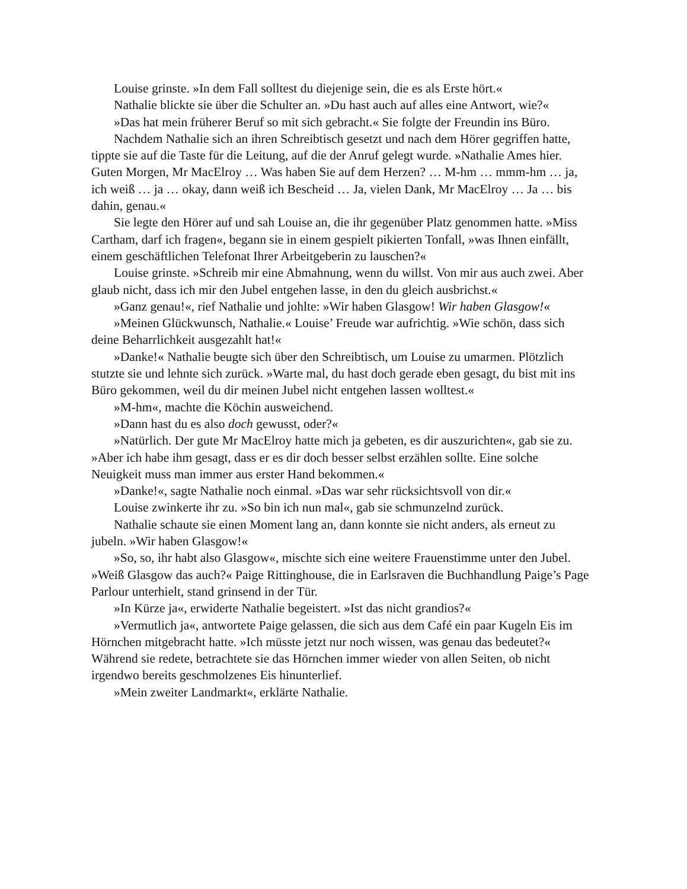Louise grinste. »In dem Fall solltest du diejenige sein, die es als Erste hört.«
Nathalie blickte sie über die Schulter an. »Du hast auch auf alles eine Antwort, wie?«
»Das hat mein früherer Beruf so mit sich gebracht.« Sie folgte der Freundin ins Büro.
Nachdem Nathalie sich an ihren Schreibtisch gesetzt und nach dem Hörer gegriffen hatte, tippte sie auf die Taste für die Leitung, auf die der Anruf gelegt wurde. »Nathalie Ames hier. Guten Morgen, Mr MacElroy … Was haben Sie auf dem Herzen? … M-hm … mmm-hm … ja, ich weiß … ja … okay, dann weiß ich Bescheid … Ja, vielen Dank, Mr MacElroy … Ja … bis dahin, genau.«
Sie legte den Hörer auf und sah Louise an, die ihr gegenüber Platz genommen hatte. »Miss Cartham, darf ich fragen«, begann sie in einem gespielt pikierten Tonfall, »was Ihnen einfällt, einem geschäftlichen Telefonat Ihrer Arbeitgeberin zu lauschen?«
Louise grinste. »Schreib mir eine Abmahnung, wenn du willst. Von mir aus auch zwei. Aber glaub nicht, dass ich mir den Jubel entgehen lasse, in den du gleich ausbrichst.«
»Ganz genau!«, rief Nathalie und johlte: »Wir haben Glasgow! Wir haben Glasgow!«
»Meinen Glückwunsch, Nathalie.« Louise’ Freude war aufrichtig. »Wie schön, dass sich deine Beharrlichkeit ausgezahlt hat!«
»Danke!« Nathalie beugte sich über den Schreibtisch, um Louise zu umarmen. Plötzlich stutzte sie und lehnte sich zurück. »Warte mal, du hast doch gerade eben gesagt, du bist mit ins Büro gekommen, weil du dir meinen Jubel nicht entgehen lassen wolltest.«
»M-hm«, machte die Köchin ausweichend.
»Dann hast du es also doch gewusst, oder?«
»Natürlich. Der gute Mr MacElroy hatte mich ja gebeten, es dir auszurichten«, gab sie zu. »Aber ich habe ihm gesagt, dass er es dir doch besser selbst erzählen sollte. Eine solche Neuigkeit muss man immer aus erster Hand bekommen.«
»Danke!«, sagte Nathalie noch einmal. »Das war sehr rücksichtsvoll von dir.«
Louise zwinkerte ihr zu. »So bin ich nun mal«, gab sie schmunzelnd zurück.
Nathalie schaute sie einen Moment lang an, dann konnte sie nicht anders, als erneut zu jubeln. »Wir haben Glasgow!«
»So, so, ihr habt also Glasgow«, mischte sich eine weitere Frauenstimme unter den Jubel. »Weiß Glasgow das auch?« Paige Rittinghouse, die in Earlsraven die Buchhandlung Paige’s Page Parlour unterhielt, stand grinsend in der Tür.
»In Kürze ja«, erwiderte Nathalie begeistert. »Ist das nicht grandios?«
»Vermutlich ja«, antwortete Paige gelassen, die sich aus dem Café ein paar Kugeln Eis im Hörnchen mitgebracht hatte. »Ich müsste jetzt nur noch wissen, was genau das bedeutet?« Während sie redete, betrachtete sie das Hörnchen immer wieder von allen Seiten, ob nicht irgendwo bereits geschmolzenes Eis hinunterlief.
»Mein zweiter Landmarkt«, erklärte Nathalie.